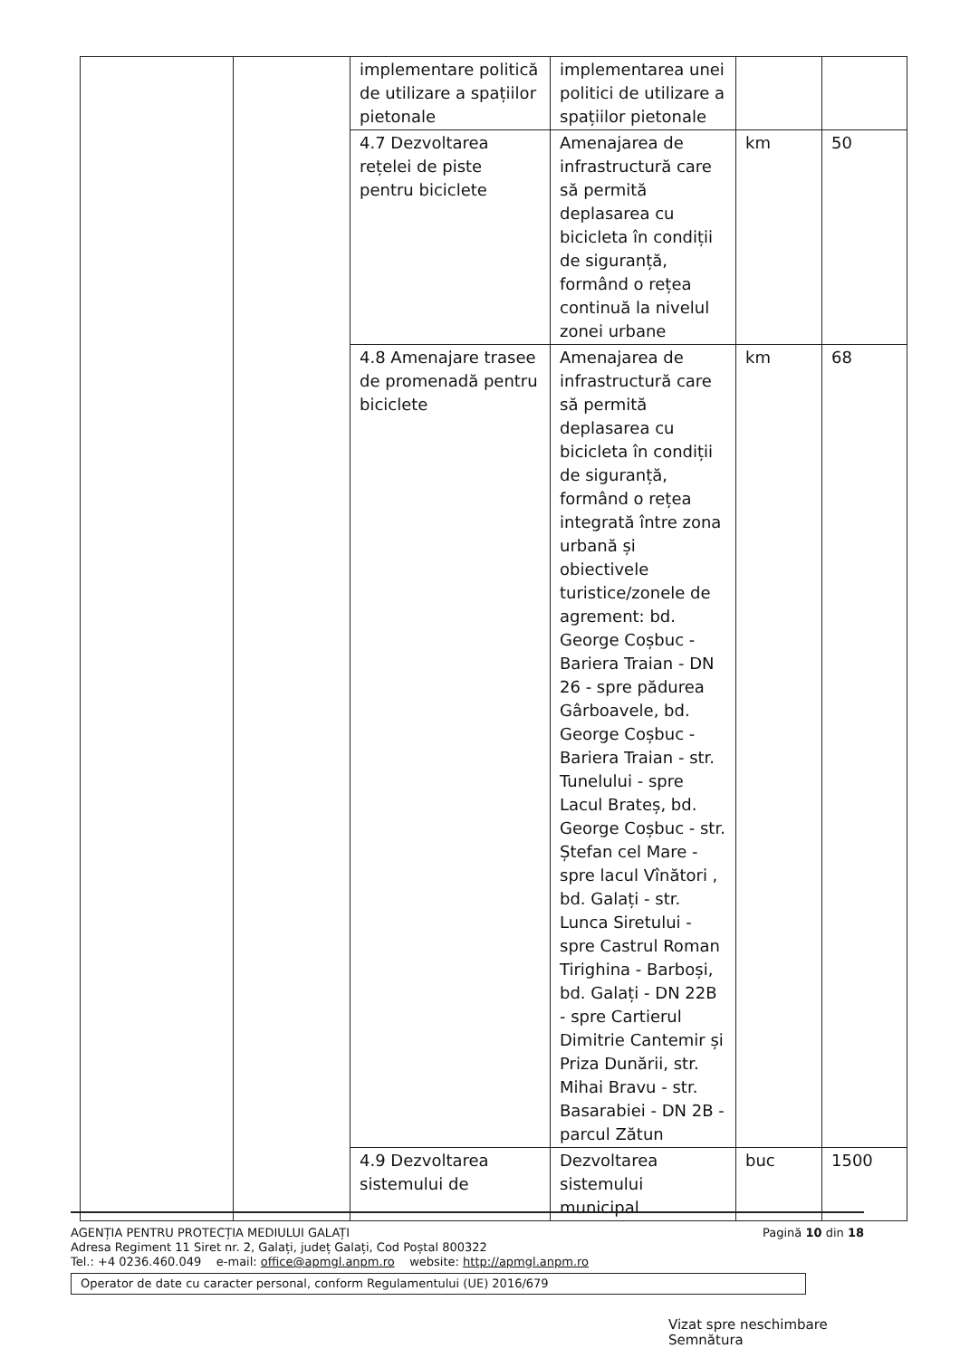| | | implementare politică de utilizare a spațiilor pietonale | implementarea unei politici de utilizare a spațiilor pietonale | | |
| | | 4.7 Dezvoltarea rețelei de piste pentru biciclete | Amenajarea de infrastructură care să permită deplasarea cu bicicleta în condiții de siguranță, formând o rețea continuă la nivelul zonei urbane | km | 50 |
| | | 4.8 Amenajare trasee de promenadă pentru biciclete | Amenajarea de infrastructură care să permită deplasarea cu bicicleta în condiții de siguranță, formând o rețea integrată între zona urbană și obiectivele turistice/zonele de agrement: bd. George Coșbuc - Bariera Traian - DN 26 - spre pădurea Gârboavele, bd. George Coșbuc - Bariera Traian - str. Tunelului - spre Lacul Brateș, bd. George Coșbuc - str. Ștefan cel Mare - spre lacul Vînători , bd. Galați - str. Lunca Siretului - spre Castrul Roman Tirighina - Barboși, bd. Galați - DN 22B - spre Cartierul Dimitrie Cantemir și Priza Dunării, str. Mihai Bravu - str. Basarabiei - DN 2B - parcul Zătun | km | 68 |
| | | 4.9 Dezvoltarea sistemului de | Dezvoltarea sistemului municipal | buc | 1500 |
AGENȚIA PENTRU PROTECȚIA MEDIULUI GALAȚI Pagină 10 din 18
Adresa Regiment 11 Siret nr. 2, Galați, județ Galați, Cod Poștal 800322
Tel.: +4 0236.460.049 e-mail: office@apmgl.anpm.ro website: http://apmgl.anpm.ro
Operator de date cu caracter personal, conform Regulamentului (UE) 2016/679
Vizat spre neschimbare
Semnătura